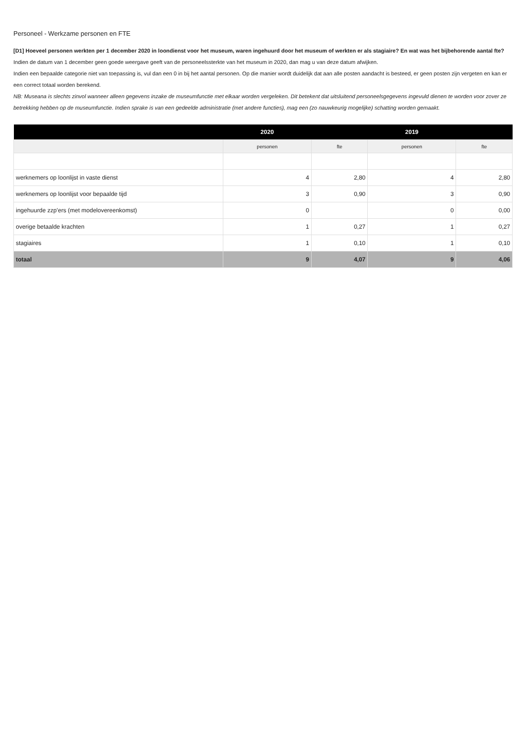Personeel - Werkzame personen en FTE
[D1] Hoeveel personen werkten per 1 december 2020 in loondienst voor het museum, waren ingehuurd door het museum of werkten er als stagiaire? En wat was het bijbehorende aantal fte?
Indien de datum van 1 december geen goede weergave geeft van de personeelssterkte van het museum in 2020, dan mag u van deze datum afwijken.
Indien een bepaalde categorie niet van toepassing is, vul dan een 0 in bij het aantal personen. Op die manier wordt duidelijk dat aan alle posten aandacht is besteed, er geen posten zijn vergeten en kan er een correct totaal worden berekend.
NB: Museana is slechts zinvol wanneer alleen gegevens inzake de museumfunctie met elkaar worden vergeleken. Dit betekent dat uitsluitend personeelsgegevens ingevuld dienen te worden voor zover ze betrekking hebben op de museumfunctie. Indien sprake is van een gedeelde administratie (met andere functies), mag een (zo nauwkeurig mogelijke) schatting worden gemaakt.
| | 2020 | | 2019 | |
| --- | --- | --- | --- | --- |
| | personen | fte | personen | fte |
| werknemers op loonlijst in vaste dienst | 4 | 2,80 | 4 | 2,80 |
| werknemers op loonlijst voor bepaalde tijd | 3 | 0,90 | 3 | 0,90 |
| ingehuurde zzp’ers (met modelovereenkomst) | 0 | | 0 | 0,00 |
| overige betaalde krachten | 1 | 0,27 | 1 | 0,27 |
| stagiaires | 1 | 0,10 | 1 | 0,10 |
| totaal | 9 | 4,07 | 9 | 4,06 |